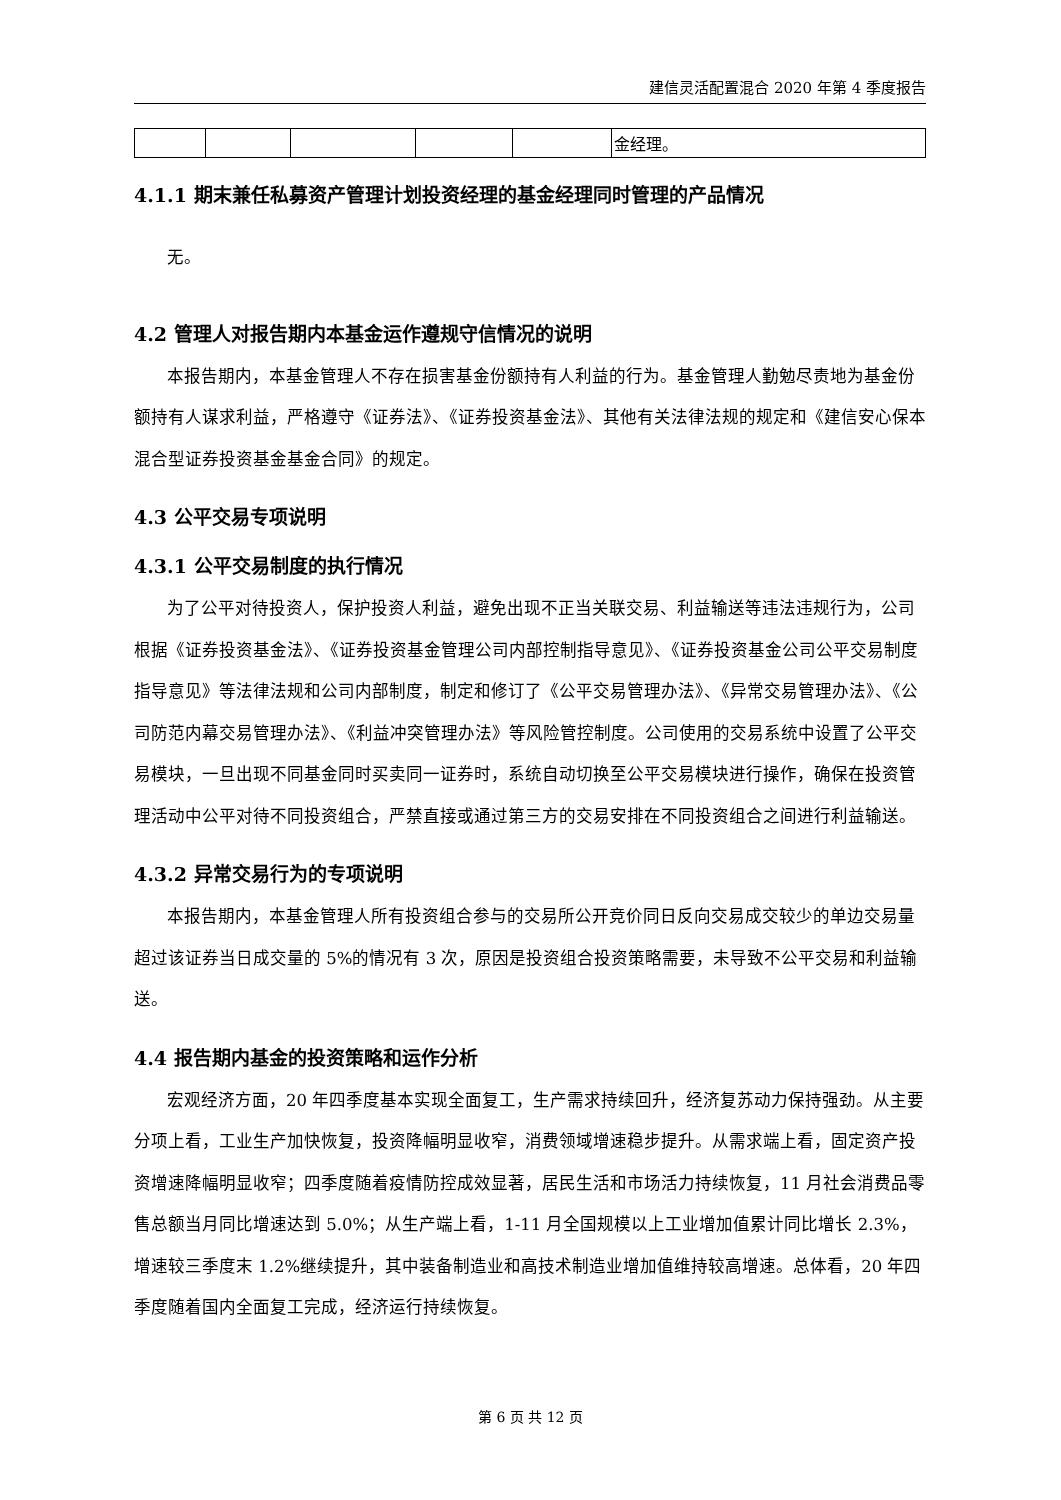建信灵活配置混合 2020 年第 4 季度报告
| | | | | | 金经理。 |
4.1.1 期末兼任私募资产管理计划投资经理的基金经理同时管理的产品情况
无。
4.2 管理人对报告期内本基金运作遵规守信情况的说明
本报告期内，本基金管理人不存在损害基金份额持有人利益的行为。基金管理人勤勉尽责地为基金份额持有人谋求利益，严格遵守《证券法》、《证券投资基金法》、其他有关法律法规的规定和《建信安心保本混合型证券投资基金基金合同》的规定。
4.3 公平交易专项说明
4.3.1 公平交易制度的执行情况
为了公平对待投资人，保护投资人利益，避免出现不正当关联交易、利益输送等违法违规行为，公司根据《证券投资基金法》、《证券投资基金管理公司内部控制指导意见》、《证券投资基金公司公平交易制度指导意见》等法律法规和公司内部制度，制定和修订了《公平交易管理办法》、《异常交易管理办法》、《公司防范内幕交易管理办法》、《利益冲突管理办法》等风险管控制度。公司使用的交易系统中设置了公平交易模块，一旦出现不同基金同时买卖同一证券时，系统自动切换至公平交易模块进行操作，确保在投资管理活动中公平对待不同投资组合，严禁直接或通过第三方的交易安排在不同投资组合之间进行利益输送。
4.3.2 异常交易行为的专项说明
本报告期内，本基金管理人所有投资组合参与的交易所公开竞价同日反向交易成交较少的单边交易量超过该证券当日成交量的 5%的情况有 3 次，原因是投资组合投资策略需要，未导致不公平交易和利益输送。
4.4 报告期内基金的投资策略和运作分析
宏观经济方面，20 年四季度基本实现全面复工，生产需求持续回升，经济复苏动力保持强劲。从主要分项上看，工业生产加快恢复，投资降幅明显收窄，消费领域增速稳步提升。从需求端上看，固定资产投资增速降幅明显收窄；四季度随着疫情防控成效显著，居民生活和市场活力持续恢复，11 月社会消费品零售总额当月同比增速达到 5.0%；从生产端上看，1-11 月全国规模以上工业增加值累计同比增长 2.3%，增速较三季度末 1.2%继续提升，其中装备制造业和高技术制造业增加值维持较高增速。总体看，20 年四季度随着国内全面复工完成，经济运行持续恢复。
第 6 页 共 12 页